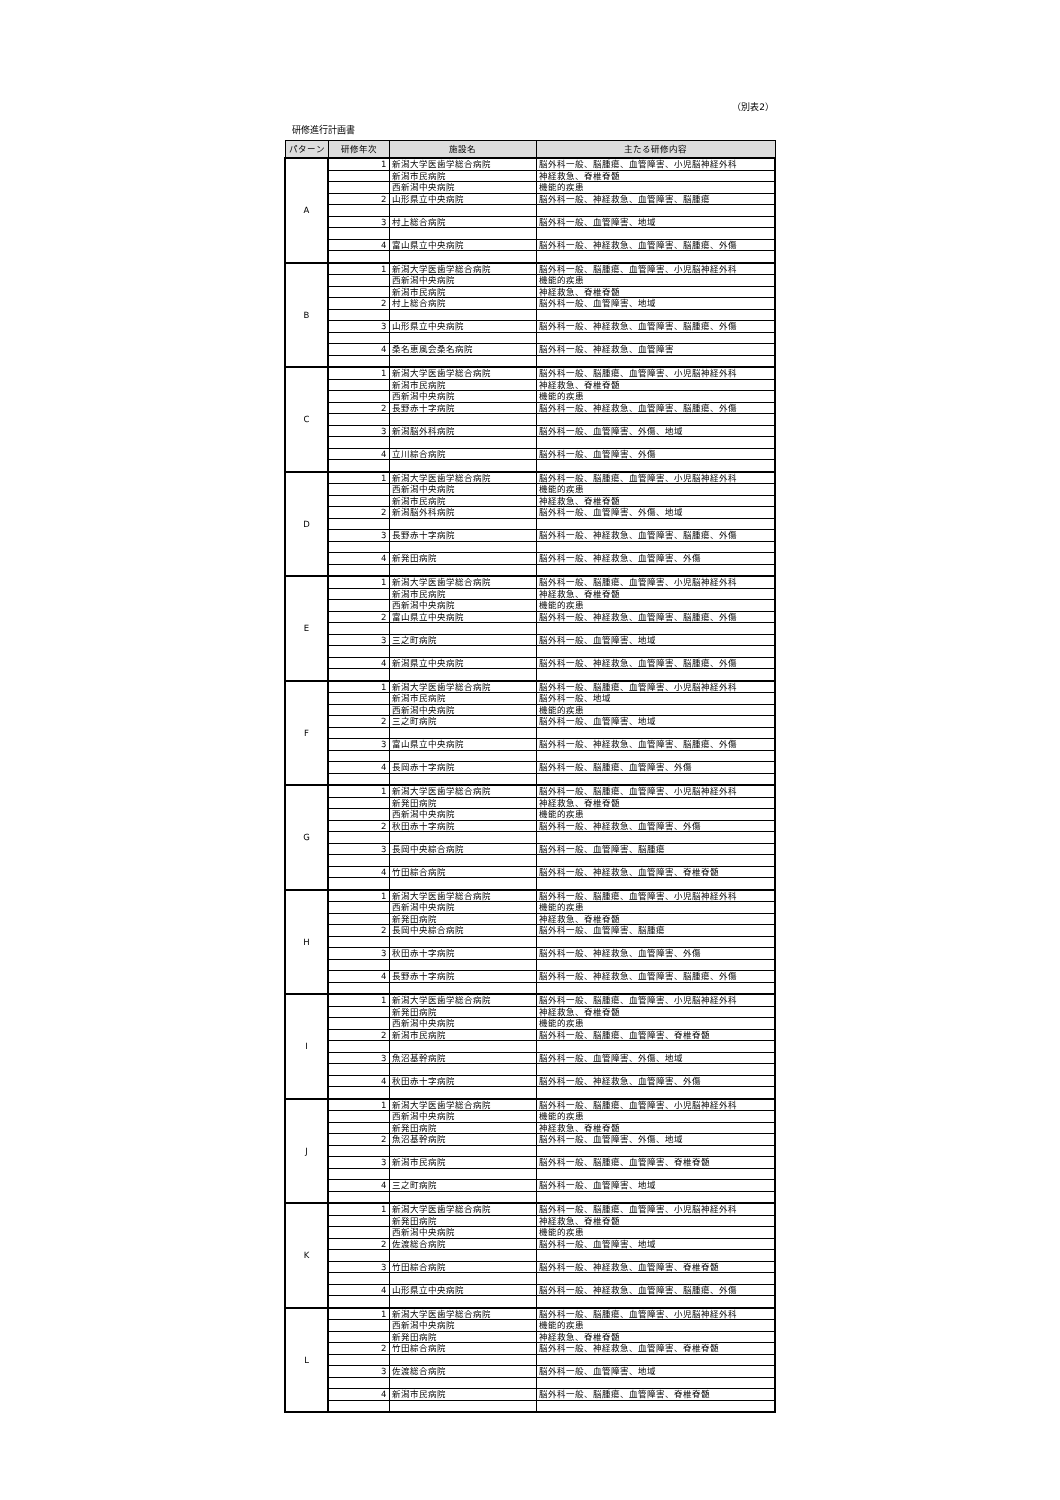（別表2）
研修進行計画書
| パターン | 研修年次 | 施設名 | 主たる研修内容 |
| --- | --- | --- | --- |
| A | 1 | 新潟大学医歯学総合病院 | 脳外科一般、脳腫瘍、血管障害、小児脳神経外科 |
| | | 新潟市民病院 | 神経救急、脊椎脊髄 |
| | | 西新潟中央病院 | 機能的疾患 |
| | 2 | 山形県立中央病院 | 脳外科一般、神経救急、血管障害、脳腫瘍 |
| | 3 | 村上総合病院 | 脳外科一般、血管障害、地域 |
| | 4 | 富山県立中央病院 | 脳外科一般、神経救急、血管障害、脳腫瘍、外傷 |
| B | 1 | 新潟大学医歯学総合病院 | 脳外科一般、脳腫瘍、血管障害、小児脳神経外科 |
| | | 西新潟中央病院 | 機能的疾患 |
| | | 新潟市民病院 | 神経救急、脊椎脊髄 |
| | 2 | 村上総合病院 | 脳外科一般、血管障害、地域 |
| | 3 | 山形県立中央病院 | 脳外科一般、神経救急、血管障害、脳腫瘍、外傷 |
| | 4 | 桑名恵風会桑名病院 | 脳外科一般、神経救急、血管障害 |
| C | 1 | 新潟大学医歯学総合病院 | 脳外科一般、脳腫瘍、血管障害、小児脳神経外科 |
| | | 新潟市民病院 | 神経救急、脊椎脊髄 |
| | | 西新潟中央病院 | 機能的疾患 |
| | 2 | 長野赤十字病院 | 脳外科一般、神経救急、血管障害、脳腫瘍、外傷 |
| | 3 | 新潟脳外科病院 | 脳外科一般、血管障害、外傷、地域 |
| | 4 | 立川綜合病院 | 脳外科一般、血管障害、外傷 |
| D | 1 | 新潟大学医歯学総合病院 | 脳外科一般、脳腫瘍、血管障害、小児脳神経外科 |
| | | 西新潟中央病院 | 機能的疾患 |
| | | 新潟市民病院 | 神経救急、脊椎脊髄 |
| | 2 | 新潟脳外科病院 | 脳外科一般、血管障害、外傷、地域 |
| | 3 | 長野赤十字病院 | 脳外科一般、神経救急、血管障害、脳腫瘍、外傷 |
| | 4 | 新発田病院 | 脳外科一般、神経救急、血管障害、外傷 |
| E | 1 | 新潟大学医歯学総合病院 | 脳外科一般、脳腫瘍、血管障害、小児脳神経外科 |
| | | 新潟市民病院 | 神経救急、脊椎脊髄 |
| | | 西新潟中央病院 | 機能的疾患 |
| | 2 | 富山県立中央病院 | 脳外科一般、神経救急、血管障害、脳腫瘍、外傷 |
| | 3 | 三之町病院 | 脳外科一般、血管障害、地域 |
| | 4 | 新潟県立中央病院 | 脳外科一般、神経救急、血管障害、脳腫瘍、外傷 |
| F | 1 | 新潟大学医歯学総合病院 | 脳外科一般、脳腫瘍、血管障害、小児脳神経外科 |
| | | 新潟市民病院 | 脳外科一般、地域 |
| | | 西新潟中央病院 | 機能的疾患 |
| | 2 | 三之町病院 | 脳外科一般、血管障害、地域 |
| | 3 | 富山県立中央病院 | 脳外科一般、神経救急、血管障害、脳腫瘍、外傷 |
| | 4 | 長岡赤十字病院 | 脳外科一般、脳腫瘍、血管障害、外傷 |
| G | 1 | 新潟大学医歯学総合病院 | 脳外科一般、脳腫瘍、血管障害、小児脳神経外科 |
| | | 新発田病院 | 神経救急、脊椎脊髄 |
| | | 西新潟中央病院 | 機能的疾患 |
| | 2 | 秋田赤十字病院 | 脳外科一般、神経救急、血管障害、外傷 |
| | 3 | 長岡中央綜合病院 | 脳外科一般、血管障害、脳腫瘍 |
| | 4 | 竹田綜合病院 | 脳外科一般、神経救急、血管障害、脊椎脊髄 |
| H | 1 | 新潟大学医歯学総合病院 | 脳外科一般、脳腫瘍、血管障害、小児脳神経外科 |
| | | 西新潟中央病院 | 機能的疾患 |
| | | 新発田病院 | 神経救急、脊椎脊髄 |
| | 2 | 長岡中央綜合病院 | 脳外科一般、血管障害、脳腫瘍 |
| | 3 | 秋田赤十字病院 | 脳外科一般、神経救急、血管障害、外傷 |
| | 4 | 長野赤十字病院 | 脳外科一般、神経救急、血管障害、脳腫瘍、外傷 |
| I | 1 | 新潟大学医歯学総合病院 | 脳外科一般、脳腫瘍、血管障害、小児脳神経外科 |
| | | 新発田病院 | 神経救急、脊椎脊髄 |
| | | 西新潟中央病院 | 機能的疾患 |
| | 2 | 新潟市民病院 | 脳外科一般、脳腫瘍、血管障害、脊椎脊髄 |
| | 3 | 魚沼基幹病院 | 脳外科一般、血管障害、外傷、地域 |
| | 4 | 秋田赤十字病院 | 脳外科一般、神経救急、血管障害、外傷 |
| J | 1 | 新潟大学医歯学総合病院 | 脳外科一般、脳腫瘍、血管障害、小児脳神経外科 |
| | | 西新潟中央病院 | 機能的疾患 |
| | | 新発田病院 | 神経救急、脊椎脊髄 |
| | 2 | 魚沼基幹病院 | 脳外科一般、血管障害、外傷、地域 |
| | 3 | 新潟市民病院 | 脳外科一般、脳腫瘍、血管障害、脊椎脊髄 |
| | 4 | 三之町病院 | 脳外科一般、血管障害、地域 |
| K | 1 | 新潟大学医歯学総合病院 | 脳外科一般、脳腫瘍、血管障害、小児脳神経外科 |
| | | 新発田病院 | 神経救急、脊椎脊髄 |
| | | 西新潟中央病院 | 機能的疾患 |
| | 2 | 佐渡総合病院 | 脳外科一般、血管障害、地域 |
| | 3 | 竹田綜合病院 | 脳外科一般、神経救急、血管障害、脊椎脊髄 |
| | 4 | 山形県立中央病院 | 脳外科一般、神経救急、血管障害、脳腫瘍、外傷 |
| L | 1 | 新潟大学医歯学総合病院 | 脳外科一般、脳腫瘍、血管障害、小児脳神経外科 |
| | | 西新潟中央病院 | 機能的疾患 |
| | | 新発田病院 | 神経救急、脊椎脊髄 |
| | 2 | 竹田綜合病院 | 脳外科一般、神経救急、血管障害、脊椎脊髄 |
| | 3 | 佐渡総合病院 | 脳外科一般、血管障害、地域 |
| | 4 | 新潟市民病院 | 脳外科一般、脳腫瘍、血管障害、脊椎脊髄 |